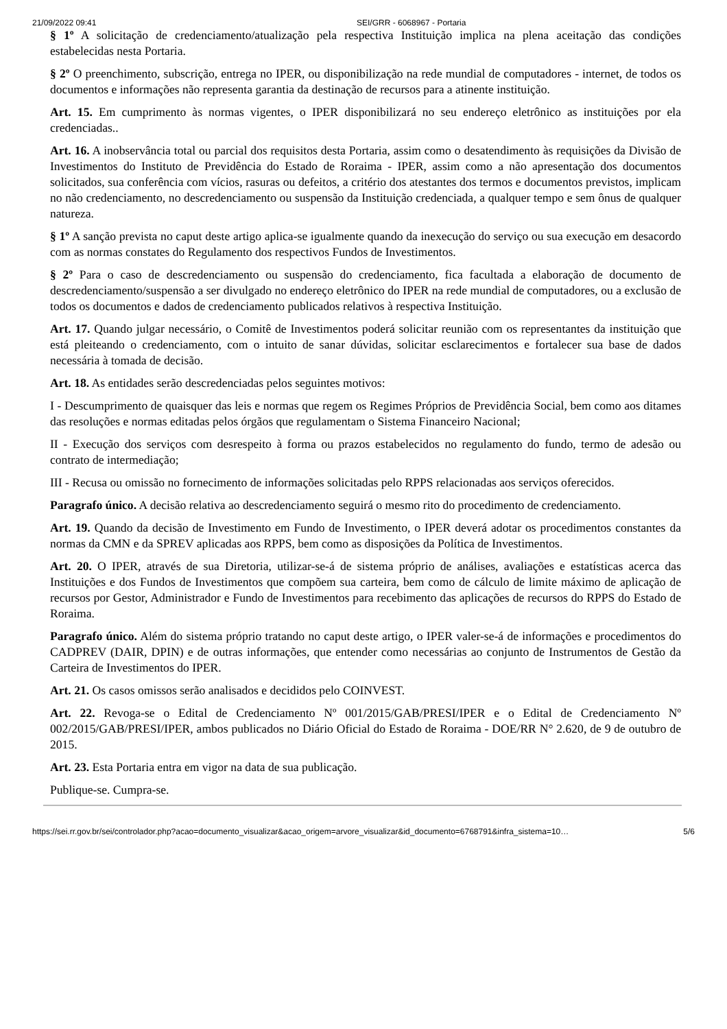21/09/2022 09:41 SEI/GRR - 6068967 - Portaria
§ 1º A solicitação de credenciamento/atualização pela respectiva Instituição implica na plena aceitação das condições estabelecidas nesta Portaria.
§ 2º O preenchimento, subscrição, entrega no IPER, ou disponibilização na rede mundial de computadores - internet, de todos os documentos e informações não representa garantia da destinação de recursos para a atinente instituição.
Art. 15. Em cumprimento às normas vigentes, o IPER disponibilizará no seu endereço eletrônico as instituições por ela credenciadas..
Art. 16. A inobservância total ou parcial dos requisitos desta Portaria, assim como o desatendimento às requisições da Divisão de Investimentos do Instituto de Previdência do Estado de Roraima - IPER, assim como a não apresentação dos documentos solicitados, sua conferência com vícios, rasuras ou defeitos, a critério dos atestantes dos termos e documentos previstos, implicam no não credenciamento, no descredenciamento ou suspensão da Instituição credenciada, a qualquer tempo e sem ônus de qualquer natureza.
§ 1º A sanção prevista no caput deste artigo aplica-se igualmente quando da inexecução do serviço ou sua execução em desacordo com as normas constates do Regulamento dos respectivos Fundos de Investimentos.
§ 2º Para o caso de descredenciamento ou suspensão do credenciamento, fica facultada a elaboração de documento de descredenciamento/suspensão a ser divulgado no endereço eletrônico do IPER na rede mundial de computadores, ou a exclusão de todos os documentos e dados de credenciamento publicados relativos à respectiva Instituição.
Art. 17. Quando julgar necessário, o Comitê de Investimentos poderá solicitar reunião com os representantes da instituição que está pleiteando o credenciamento, com o intuito de sanar dúvidas, solicitar esclarecimentos e fortalecer sua base de dados necessária à tomada de decisão.
Art. 18. As entidades serão descredenciadas pelos seguintes motivos:
I - Descumprimento de quaisquer das leis e normas que regem os Regimes Próprios de Previdência Social, bem como aos ditames das resoluções e normas editadas pelos órgãos que regulamentam o Sistema Financeiro Nacional;
II - Execução dos serviços com desrespeito à forma ou prazos estabelecidos no regulamento do fundo, termo de adesão ou contrato de intermediação;
III - Recusa ou omissão no fornecimento de informações solicitadas pelo RPPS relacionadas aos serviços oferecidos.
Paragrafo único. A decisão relativa ao descredenciamento seguirá o mesmo rito do procedimento de credenciamento.
Art. 19. Quando da decisão de Investimento em Fundo de Investimento, o IPER deverá adotar os procedimentos constantes da normas da CMN e da SPREV aplicadas aos RPPS, bem como as disposições da Política de Investimentos.
Art. 20. O IPER, através de sua Diretoria, utilizar-se-á de sistema próprio de análises, avaliações e estatísticas acerca das Instituições e dos Fundos de Investimentos que compõem sua carteira, bem como de cálculo de limite máximo de aplicação de recursos por Gestor, Administrador e Fundo de Investimentos para recebimento das aplicações de recursos do RPPS do Estado de Roraima.
Paragrafo único. Além do sistema próprio tratando no caput deste artigo, o IPER valer-se-á de informações e procedimentos do CADPREV (DAIR, DPIN) e de outras informações, que entender como necessárias ao conjunto de Instrumentos de Gestão da Carteira de Investimentos do IPER.
Art. 21. Os casos omissos serão analisados e decididos pelo COINVEST.
Art. 22. Revoga-se o Edital de Credenciamento Nº 001/2015/GAB/PRESI/IPER e o Edital de Credenciamento Nº 002/2015/GAB/PRESI/IPER, ambos publicados no Diário Oficial do Estado de Roraima - DOE/RR N° 2.620, de 9 de outubro de 2015.
Art. 23. Esta Portaria entra em vigor na data de sua publicação.
Publique-se. Cumpra-se.
https://sei.rr.gov.br/sei/controlador.php?acao=documento_visualizar&acao_origem=arvore_visualizar&id_documento=6768791&infra_sistema=10… 5/6